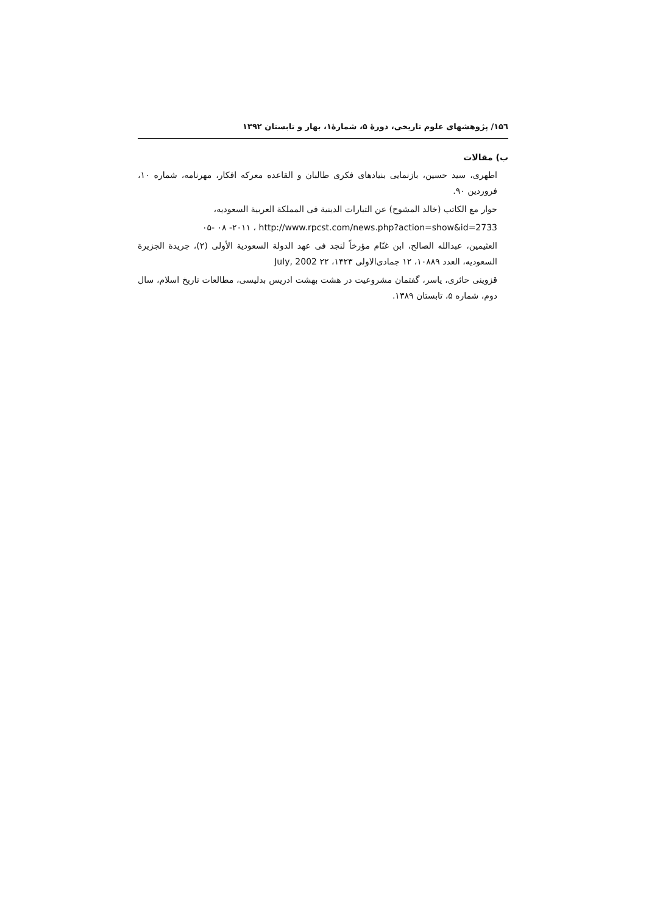۱۵٦/ پژوهشهای علوم تاریخی، دورۀ ۵، شمارۀ۱، بهار و تابستان ۱۳۹۲
ب) مقالات
اطهری، سید حسین، بازنمایی بنیادهای فکری طالبان و القاعده معرکه افکار، مهرنامه، شماره ۱۰، فروردین ۹۰.
حوار مع الکاتب (خالد المشوح) عن التیارات الدینیة فی المملکة العربیة السعودیه،
http://www.rpcst.com/news.php?action=show&id=2733 ، ۲۰۱۱- ۰۸ -۰۵
العثیمین، عبدالله الصالح، ابن غنّام مؤرخاً لنجد فی عهد الدولة السعودیة الأولی (۲)، جریدة الجزیرة السعودیه، العدد ۱۰۸۸۹، ۱۲ جمادی‌الاولی ۱۴۲۳، ۲۲ July, 2002
قزوینی حائری، یاسر، گفتمان مشروعیت در هشت بهشت ادریس بدلیسی، مطالعات تاریخ اسلام، سال دوم، شماره ۵، تابستان ۱۳۸۹.